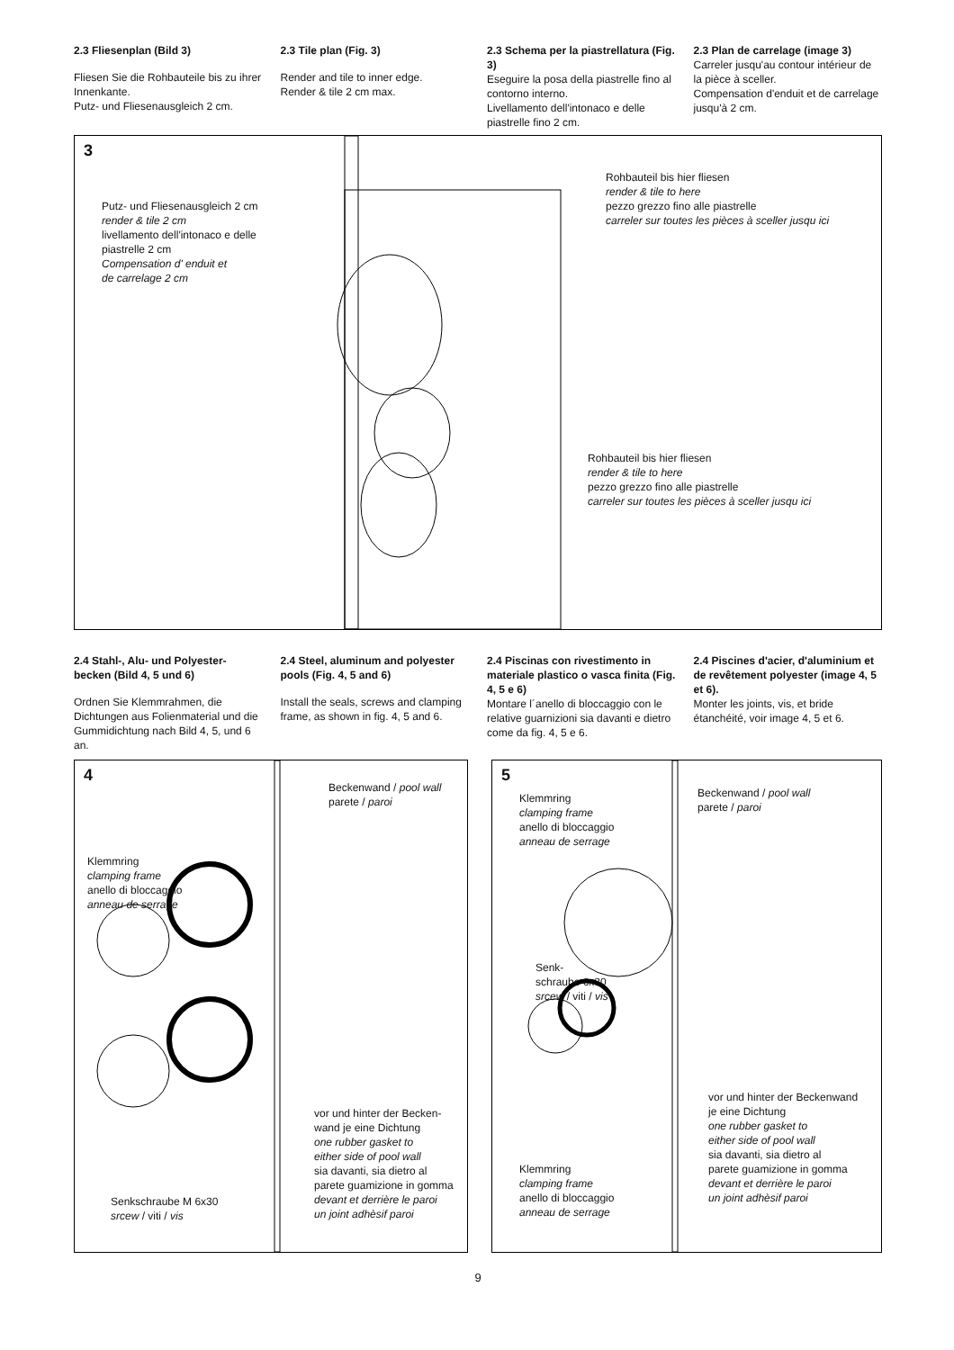2.3 Fliesenplan (Bild 3)
Fliesen Sie die Rohbauteile bis zu ihrer Innenkante.
Putz- und Fliesenausgleich 2 cm.
2.3 Tile plan (Fig. 3)
Render and tile to inner edge.
Render & tile 2 cm max.
2.3 Schema per la piastrellatura (Fig. 3)
Eseguire la posa della piastrelle fino al contorno interno.
Livellamento dell'intonaco e delle piastrelle fino 2 cm.
2.3 Plan de carrelage (image 3)
Carreler jusqu'au contour intérieur de la pièce à sceller.
Compensation d'enduit et de carrelage jusqu'à 2 cm.
3
Putz- und Fliesenausgleich 2 cm
render & tile 2 cm
livellamento dell'intonaco e delle
piastrelle 2 cm
Compensation d' enduit et
de carrelage 2 cm
Rohbauteil bis hier fliesen
render & tile to here
pezzo grezzo fino alle piastrelle
carreler sur toutes les pièces à sceller jusqu ici
Rohbauteil bis hier fliesen
render & tile to here
pezzo grezzo fino alle piastrelle
carreler sur toutes les pièces à sceller jusqu ici
2.4 Stahl-, Alu- und Polyester-becken (Bild 4, 5 und 6)
Ordnen Sie Klemmrahmen, die Dichtungen aus Folienmaterial und die Gummidichtung nach Bild 4, 5, und 6 an.
2.4 Steel, aluminum and polyester pools (Fig. 4, 5 and 6)
Install the seals, screws and clamping frame, as shown in fig. 4, 5 and 6.
2.4 Piscinas con rivestimento in materiale plastico o vasca finita (Fig. 4, 5 e 6)
Montare l´anello di bloccaggio con le relative guarnizioni sia davanti e dietro come da fig. 4, 5 e 6.
2.4 Piscines d'acier, d'aluminium et de revêtement polyester (image 4, 5 et 6).
Monter les joints, vis, et bride étanchéité, voir image 4, 5 et 6.
4
Klemmring
clamping frame
anello di bloccaggio
anneau de serrage
Beckenwand / pool wall
parete / paroi
vor und hinter der Becken-
wand je eine Dichtung
one rubber gasket to
either side of pool wall
sia davanti, sia dietro al
parete guamizione in gomma
devant et derrière le paroi
un joint adhèsif paroi
Senkschraube M 6x30
srcew / viti / vis
5
Klemmring
clamping frame
anello di bloccaggio
anneau de serrage
Beckenwand / pool wall
parete / paroi
Senk-
schraube 6x30
srcew / viti / vis
vor und hinter der Beckenwand
je eine Dichtung
one rubber gasket to
either side of pool wall
sia davanti, sia dietro al
parete guamizione in gomma
devant et derrière le paroi
un joint adhèsif paroi
Klemmring
clamping frame
anello di bloccaggio
anneau de serrage
9